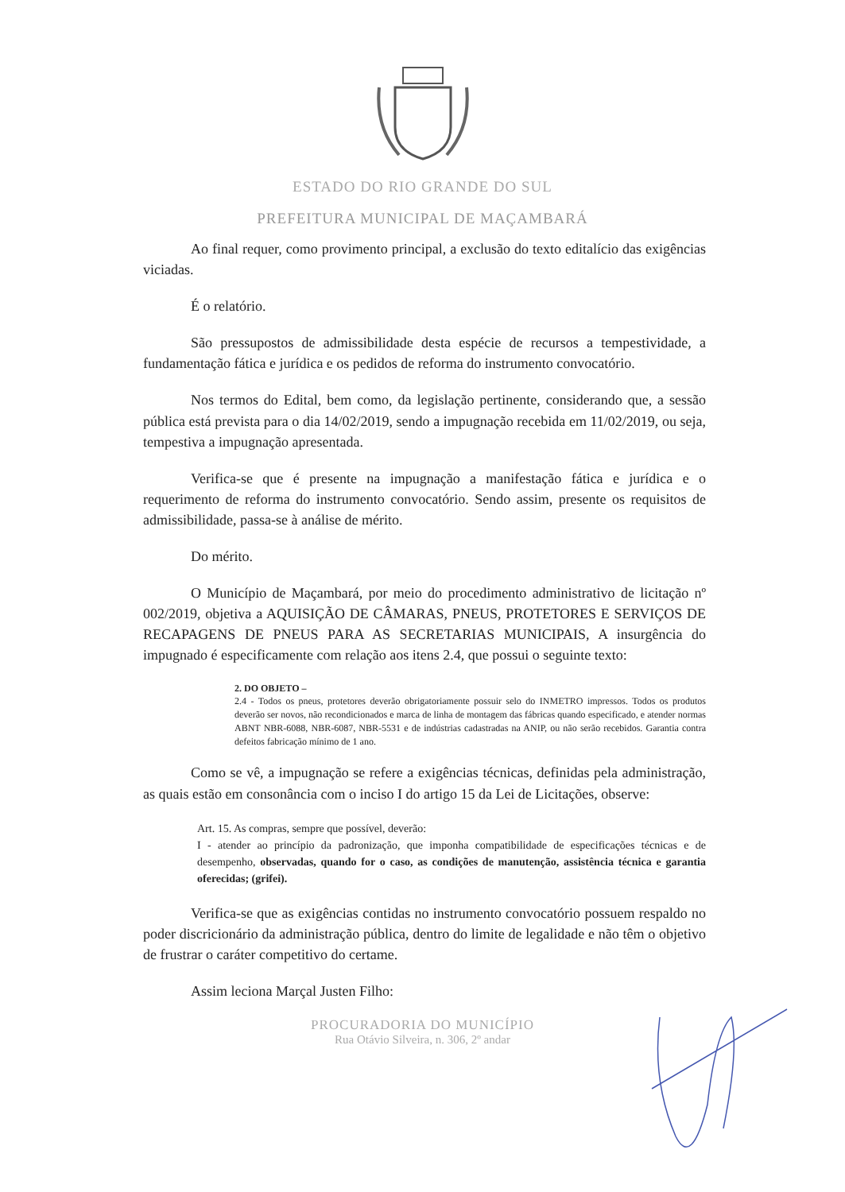ESTADO DO RIO GRANDE DO SUL
PREFEITURA MUNICIPAL DE MAÇAMBARÁ
Ao final requer, como provimento principal, a exclusão do texto editalício das exigências viciadas.
É o relatório.
São pressupostos de admissibilidade desta espécie de recursos a tempestividade, a fundamentação fática e jurídica e os pedidos de reforma do instrumento convocatório.
Nos termos do Edital, bem como, da legislação pertinente, considerando que, a sessão pública está prevista para o dia 14/02/2019, sendo a impugnação recebida em 11/02/2019, ou seja, tempestiva a impugnação apresentada.
Verifica-se que é presente na impugnação a manifestação fática e jurídica e o requerimento de reforma do instrumento convocatório. Sendo assim, presente os requisitos de admissibilidade, passa-se à análise de mérito.
Do mérito.
O Município de Maçambará, por meio do procedimento administrativo de licitação nº 002/2019, objetiva a AQUISIÇÃO DE CÂMARAS, PNEUS, PROTETORES E SERVIÇOS DE RECAPAGENS DE PNEUS PARA AS SECRETARIAS MUNICIPAIS, A insurgência do impugnado é especificamente com relação aos itens 2.4, que possui o seguinte texto:
2. DO OBJETO –
2.4 - Todos os pneus, protetores deverão obrigatoriamente possuir selo do INMETRO impressos. Todos os produtos deverão ser novos, não recondicionados e marca de linha de montagem das fábricas quando especificado, e atender normas ABNT NBR-6088, NBR-6087, NBR-5531 e de indústrias cadastradas na ANIP, ou não serão recebidos. Garantia contra defeitos fabricação mínimo de 1 ano.
Como se vê, a impugnação se refere a exigências técnicas, definidas pela administração, as quais estão em consonância com o inciso I do artigo 15 da Lei de Licitações, observe:
Art. 15. As compras, sempre que possível, deverão:
I - atender ao princípio da padronização, que imponha compatibilidade de especificações técnicas e de desempenho, observadas, quando for o caso, as condições de manutenção, assistência técnica e garantia oferecidas; (grifei).
Verifica-se que as exigências contidas no instrumento convocatório possuem respaldo no poder discricionário da administração pública, dentro do limite de legalidade e não têm o objetivo de frustrar o caráter competitivo do certame.
Assim leciona Marçal Justen Filho:
PROCURADORIA DO MUNICÍPIO
Rua Otávio Silveira, n. 306, 2º andar